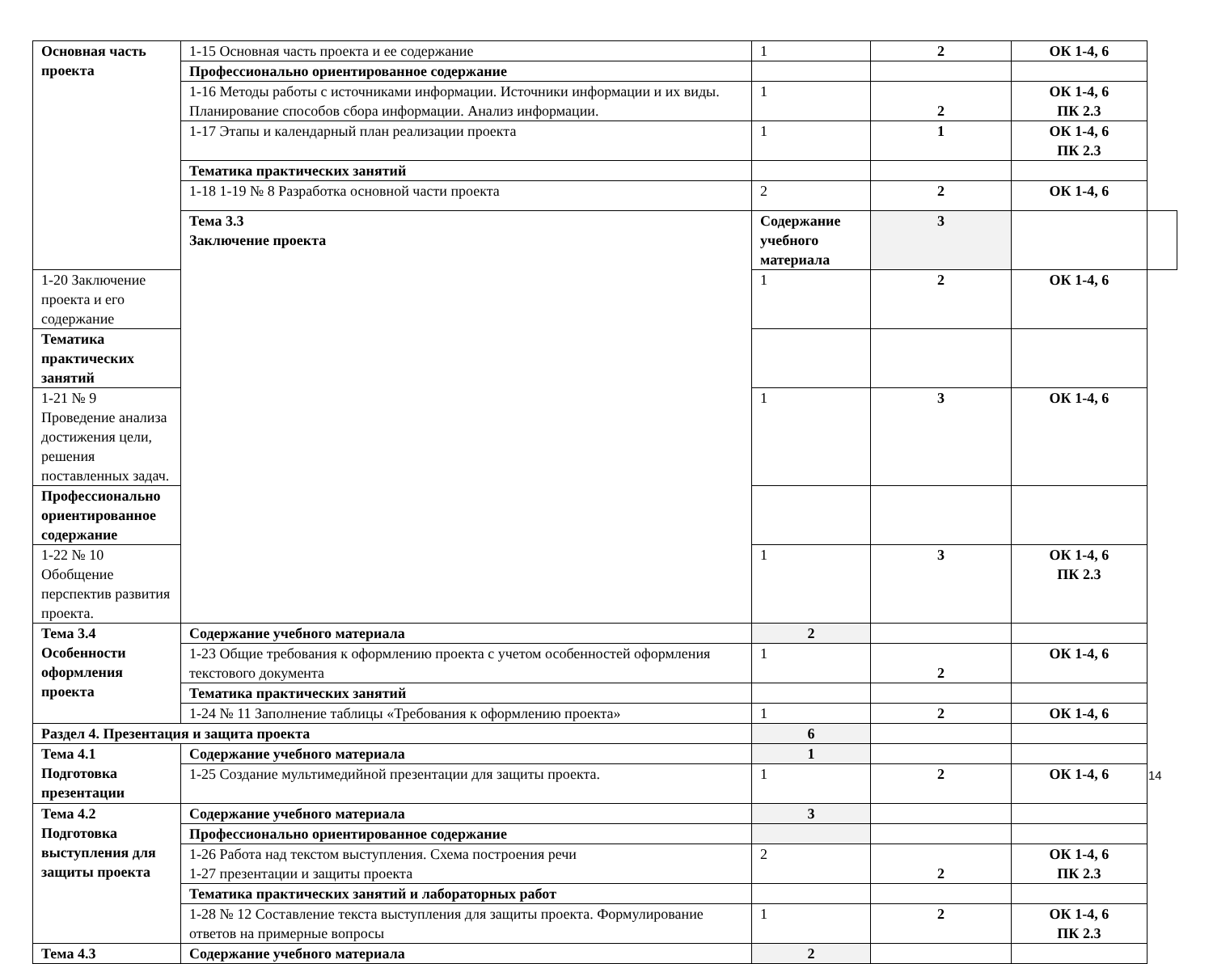| Основная часть проекта | 1-15 Основная часть проекта и ее содержание | 1 | 2 | ОК 1-4, 6 | |
| | Профессионально ориентированное содержание | | | | |
| | 1-16 Методы работы с источниками информации. Источники информации и их виды. Планирование способов сбора информации. Анализ информации. | 1 | 2 | ОК 1-4, 6 ПК 2.3 | |
| | 1-17 Этапы и календарный план реализации проекта | 1 | 1 | ОК 1-4, 6 ПК 2.3 | |
| | Тематика практических занятий | | | | |
| | 1-18 1-19 № 8 Разработка основной части проекта | 2 | 2 | ОК 1-4, 6 | |
| | Тема 3.3 Заключение проекта | Содержание учебного материала | 3 | | |
| 1-20 Заключение проекта и его содержание | | 1 | 2 | ОК 1-4, 6 | |
| Тематика практических занятий | | | | | |
| 1-21 № 9 Проведение анализа достижения цели, решения поставленных задач. | | 1 | 3 | ОК 1-4, 6 | |
| Профессионально ориентированное содержание | | | | | |
| 1-22 № 10 Обобщение перспектив развития проекта. | | 1 | 3 | ОК 1-4, 6 ПК 2.3 | |
| Тема 3.4 Особенности оформления проекта | Содержание учебного материала | 2 | | | |
| | 1-23 Общие требования к оформлению проекта с учетом особенностей оформления текстового документа | 1 | 2 | ОК 1-4, 6 | |
| | Тематика практических занятий | | | | |
| | 1-24 № 11 Заполнение таблицы «Требования к оформлению проекта» | 1 | 2 | ОК 1-4, 6 | |
| Раздел 4. Презентация и защита проекта | | 6 | | | |
| Тема 4.1 Подготовка презентации | Содержание учебного материала | 1 | | | |
| | 1-25 Создание мультимедийной презентации для защиты проекта. | 1 | 2 | ОК 1-4, 6 | |
| Тема 4.2 Подготовка выступления для защиты проекта | Содержание учебного материала | 3 | | | |
| | Профессионально ориентированное содержание | | | | |
| | 1-26 Работа над текстом выступления. Схема построения речи 1-27 презентации и защиты проекта | 2 | 2 | ОК 1-4, 6 ПК 2.3 | |
| | Тематика практических занятий и лабораторных работ | | | | |
| | 1-28 № 12 Составление текста выступления для защиты проекта. Формулирование ответов на примерные вопросы | 1 | 2 | ОК 1-4, 6 ПК 2.3 | |
| Тема 4.3 | Содержание учебного материала | 2 | | | |
14